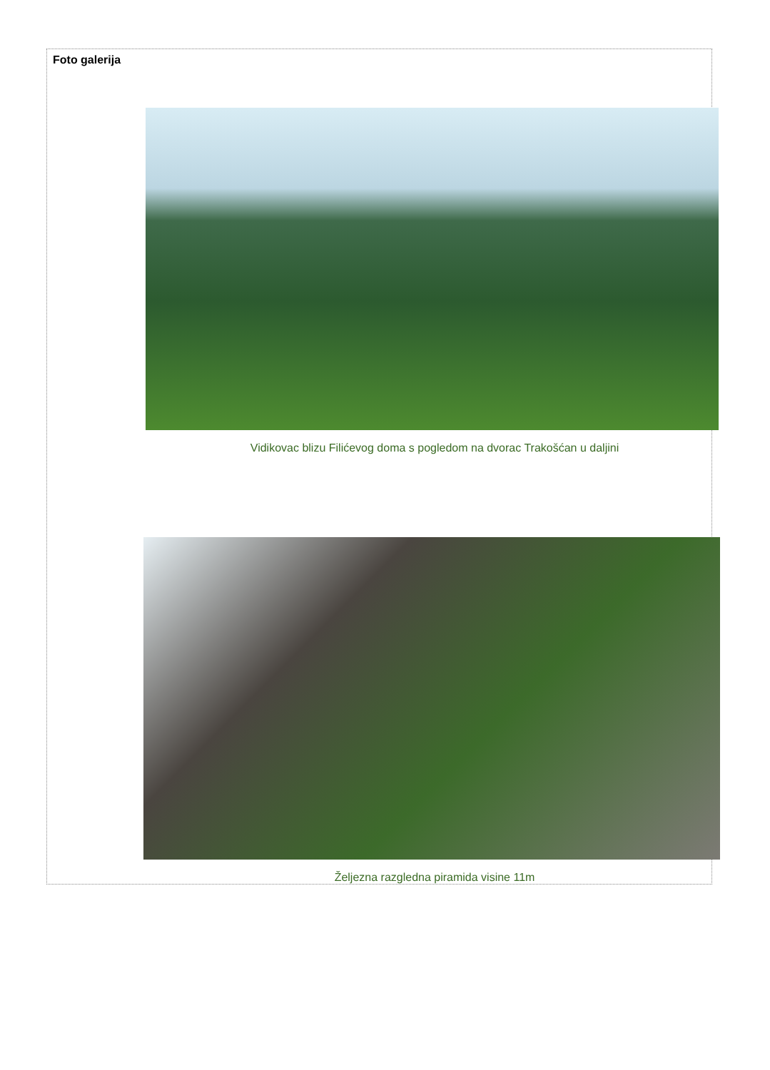Foto galerija
Vidikovac blizu Filićevog doma s pogledom na dvorac Trakošćan u daljini
Željezna razgledna piramida visine 11m